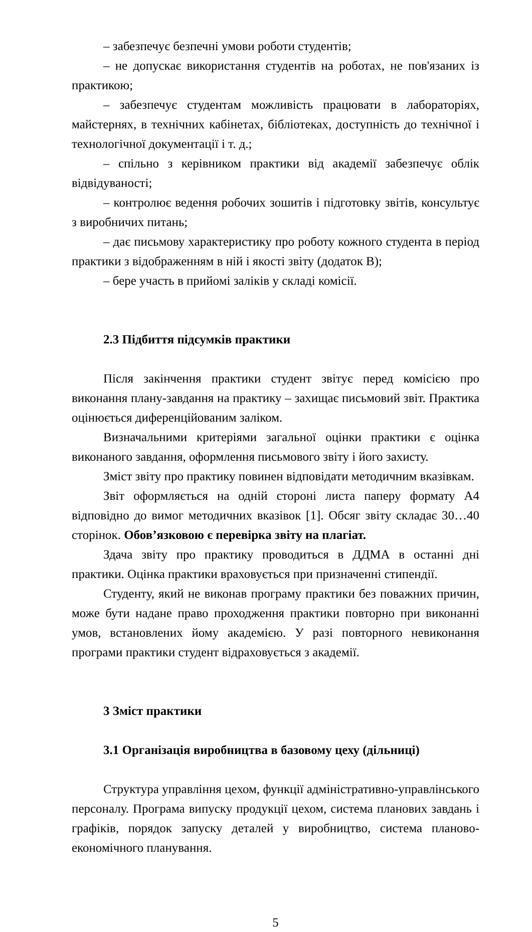– забезпечує безпечні умови роботи студентів;
– не допускає використання студентів на роботах, не пов'язаних із практикою;
– забезпечує студентам можливість працювати в лабораторіях, майстернях, в технічних кабінетах, бібліотеках, доступність до технічної і технологічної документації і т. д.;
– спільно з керівником практики від академії забезпечує облік відвідуваності;
– контролює ведення робочих зошитів і підготовку звітів, консультує з виробничих питань;
– дає письмову характеристику про роботу кожного студента в період практики з відображенням в ній і якості звіту (додаток В);
– бере участь в прийомі заліків у складі комісії.
2.3 Підбиття підсумків практики
Після закінчення практики студент звітує перед комісією про виконання плану-завдання на практику – захищає письмовий звіт. Практика оцінюється диференційованим заліком.
Визначальними критеріями загальної оцінки практики є оцінка виконаного завдання, оформлення письмового звіту і його захисту.
Зміст звіту про практику повинен відповідати методичним вказівкам.
Звіт оформляється на одній стороні листа паперу формату А4 відповідно до вимог методичних вказівок [1]. Обсяг звіту складає 30…40 сторінок. Обов’язковою є перевірка звіту на плагіат.
Здача звіту про практику проводиться в ДДМА в останні дні практики. Оцінка практики враховується при призначенні стипендії.
Студенту, який не виконав програму практики без поважних причин, може бути надане право проходження практики повторно при виконанні умов, встановлених йому академією. У разі повторного невиконання програми практики студент відраховується з академії.
3 Зміст практики
3.1 Організація виробництва в базовому цеху (дільниці)
Структура управління цехом, функції адміністративно-управлінського персоналу. Програма випуску продукції цехом, система планових завдань і графіків, порядок запуску деталей у виробництво, система планово-економічного планування.
5